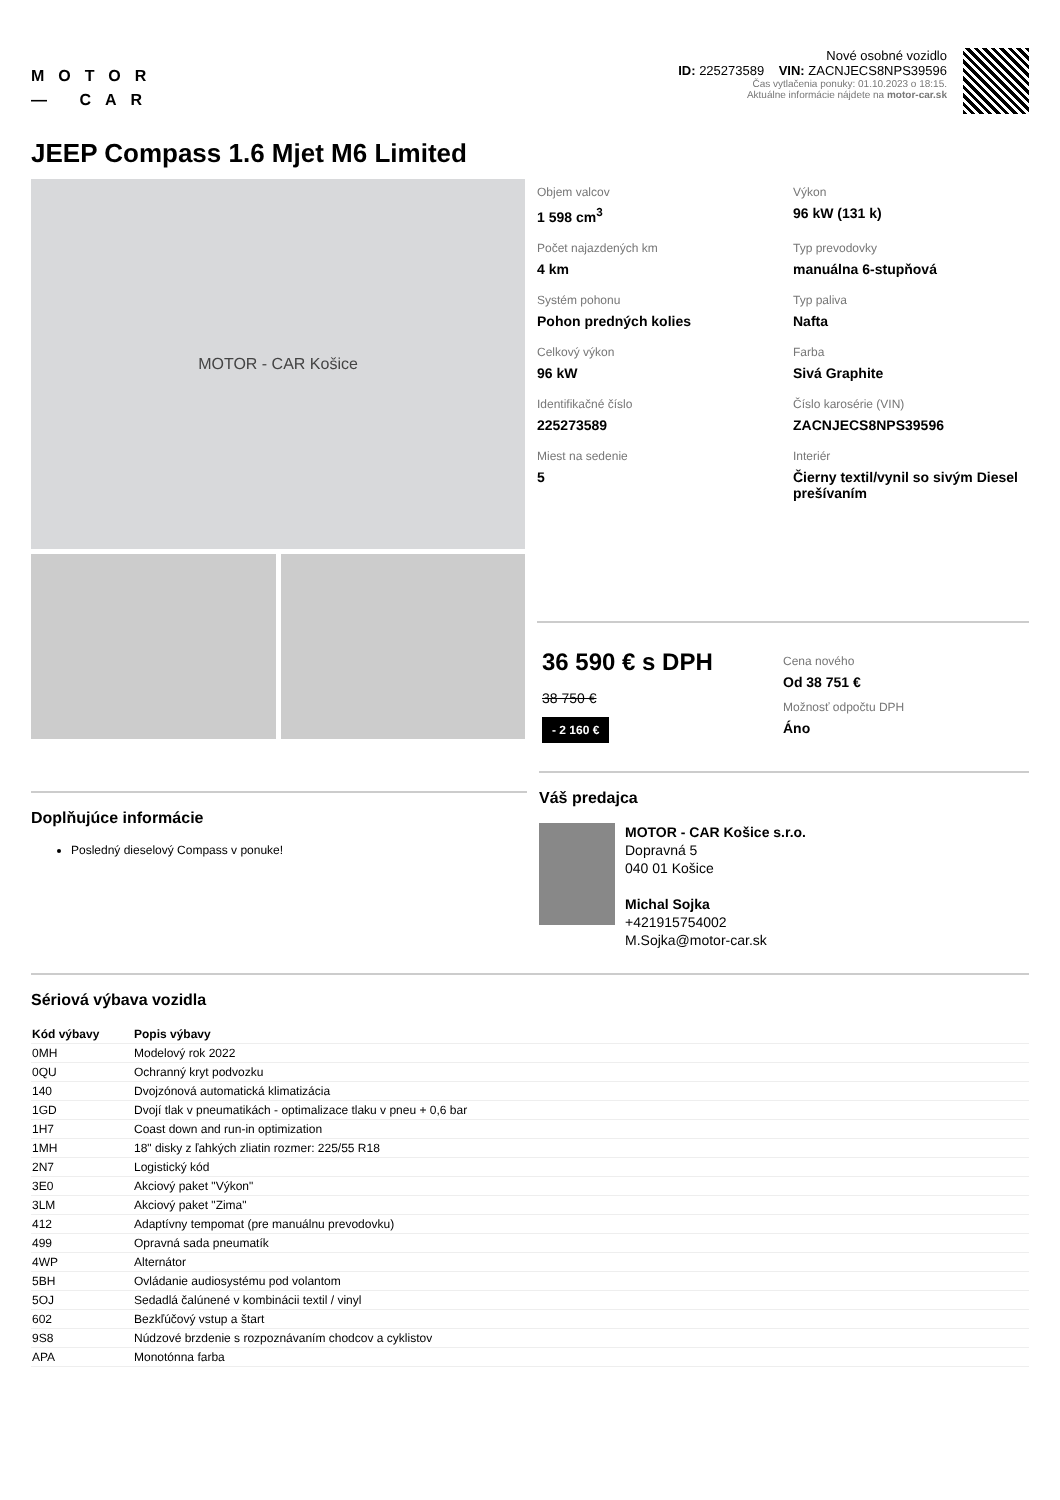MOTOR
— CAR
Nové osobné vozidlo
ID: 225273589 VIN: ZACNJECS8NPS39596
Čas vytlačenia ponuky: 01.10.2023 o 18:15.
Aktuálne informácie nájdete na motor-car.sk
JEEP Compass 1.6 Mjet M6 Limited
MOTOR - CAR Košice
Objem valcov
1 598 cm<sup>3</sup>
Výkon
96 kW (131 k)
Počet najazdených km
4 km
Typ prevodovky
manuálna 6-stupňová
Systém pohonu
Pohon predných kolies
Typ paliva
Nafta
Celkový výkon
96 kW
Farba
Sivá Graphite
Identifikačné číslo
225273589
Číslo karosérie (VIN)
ZACNJECS8NPS39596
Miest na sedenie
5
Interiér
Čierny textil/vynil so sivým Diesel prešívaním
36 590 € s DPH
38 750 €
- 2 160 €
Cena nového
Od 38 751 €
Možnosť odpočtu DPH
Áno
Doplňujúce informácie
Posledný dieselový Compass v ponuke!
Váš predajca
MOTOR - CAR Košice s.r.o.
Dopravná 5
040 01 Košice
Michal Sojka
+421915754002
M.Sojka@motor-car.sk
Sériová výbava vozidla
| Kód výbavy | Popis výbavy |
| --- | --- |
| 0MH | Modelový rok 2022 |
| 0QU | Ochranný kryt podvozku |
| 140 | Dvojzónová automatická klimatizácia |
| 1GD | Dvojí tlak v pneumatikách - optimalizace tlaku v pneu + 0,6 bar |
| 1H7 | Coast down and run-in optimization |
| 1MH | 18" disky z ľahkých zliatin rozmer: 225/55 R18 |
| 2N7 | Logistický kód |
| 3E0 | Akciový paket "Výkon" |
| 3LM | Akciový paket "Zima" |
| 412 | Adaptívny tempomat (pre manuálnu prevodovku) |
| 499 | Opravná sada pneumatík |
| 4WP | Alternátor |
| 5BH | Ovládanie audiosystému pod volantom |
| 5OJ | Sedadlá čalúnené v kombinácii textil / vinyl |
| 602 | Bezkľúčový vstup a štart |
| 9S8 | Núdzové brzdenie s rozpoznávaním chodcov a cyklistov |
| APA | Monotónna farba |